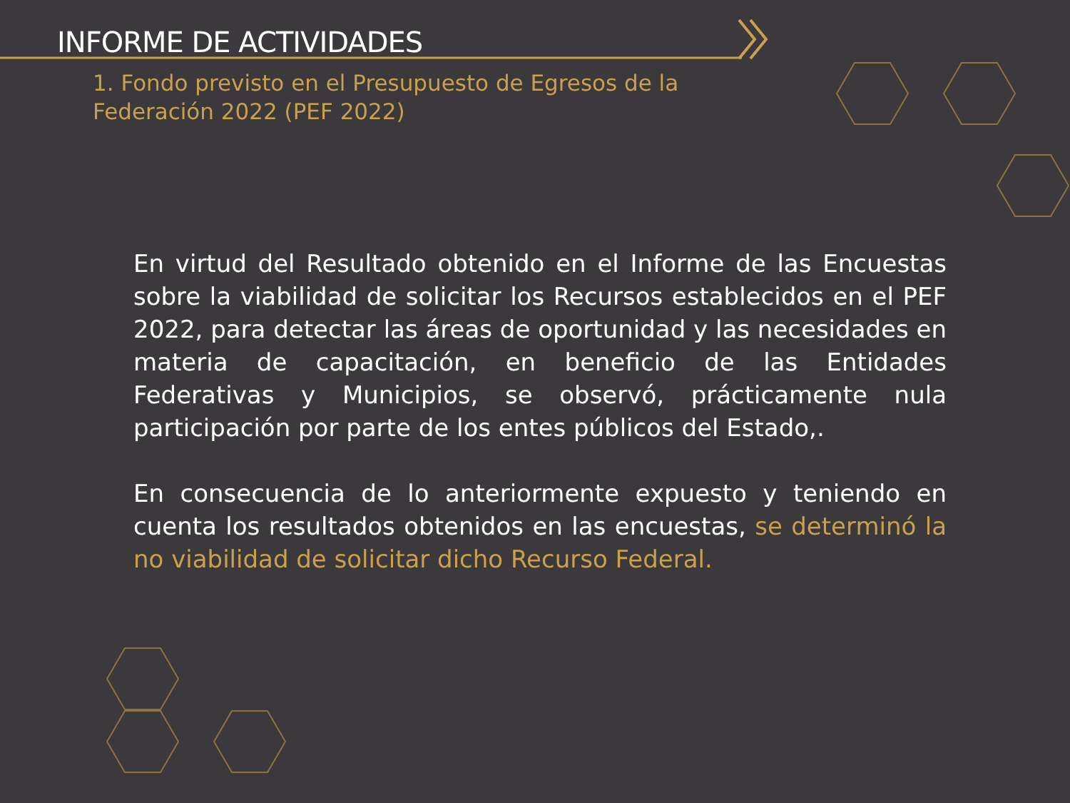INFORME DE ACTIVIDADES
1. Fondo previsto en el Presupuesto de Egresos de la Federación 2022 (PEF 2022)
En virtud del Resultado obtenido en el Informe de las Encuestas sobre la viabilidad de solicitar los Recursos establecidos en el PEF 2022, para detectar las áreas de oportunidad y las necesidades en materia de capacitación, en beneficio de las Entidades Federativas y Municipios, se observó, prácticamente nula participación por parte de los entes públicos del Estado,.
En consecuencia de lo anteriormente expuesto y teniendo en cuenta los resultados obtenidos en las encuestas, se determinó la no viabilidad de solicitar dicho Recurso Federal.